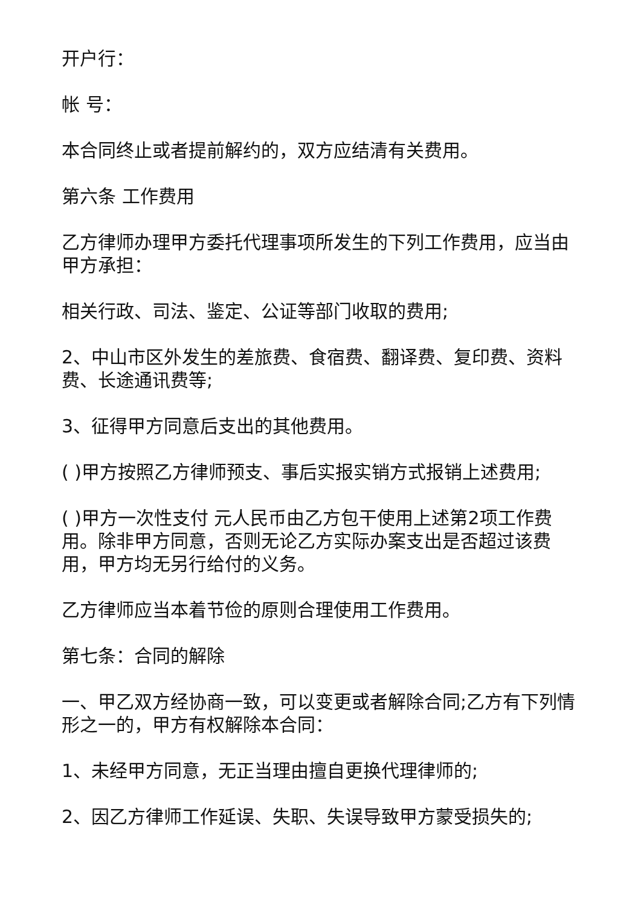开户行：
帐 号：
本合同终止或者提前解约的，双方应结清有关费用。
第六条 工作费用
乙方律师办理甲方委托代理事项所发生的下列工作费用，应当由甲方承担：
相关行政、司法、鉴定、公证等部门收取的费用;
2、中山市区外发生的差旅费、食宿费、翻译费、复印费、资料费、长途通讯费等;
3、征得甲方同意后支出的其他费用。
( )甲方按照乙方律师预支、事后实报实销方式报销上述费用;
( )甲方一次性支付 元人民币由乙方包干使用上述第2项工作费用。除非甲方同意，否则无论乙方实际办案支出是否超过该费用，甲方均无另行给付的义务。
乙方律师应当本着节俭的原则合理使用工作费用。
第七条：合同的解除
一、甲乙双方经协商一致，可以变更或者解除合同;乙方有下列情形之一的，甲方有权解除本合同：
1、未经甲方同意，无正当理由擅自更换代理律师的;
2、因乙方律师工作延误、失职、失误导致甲方蒙受损失的;